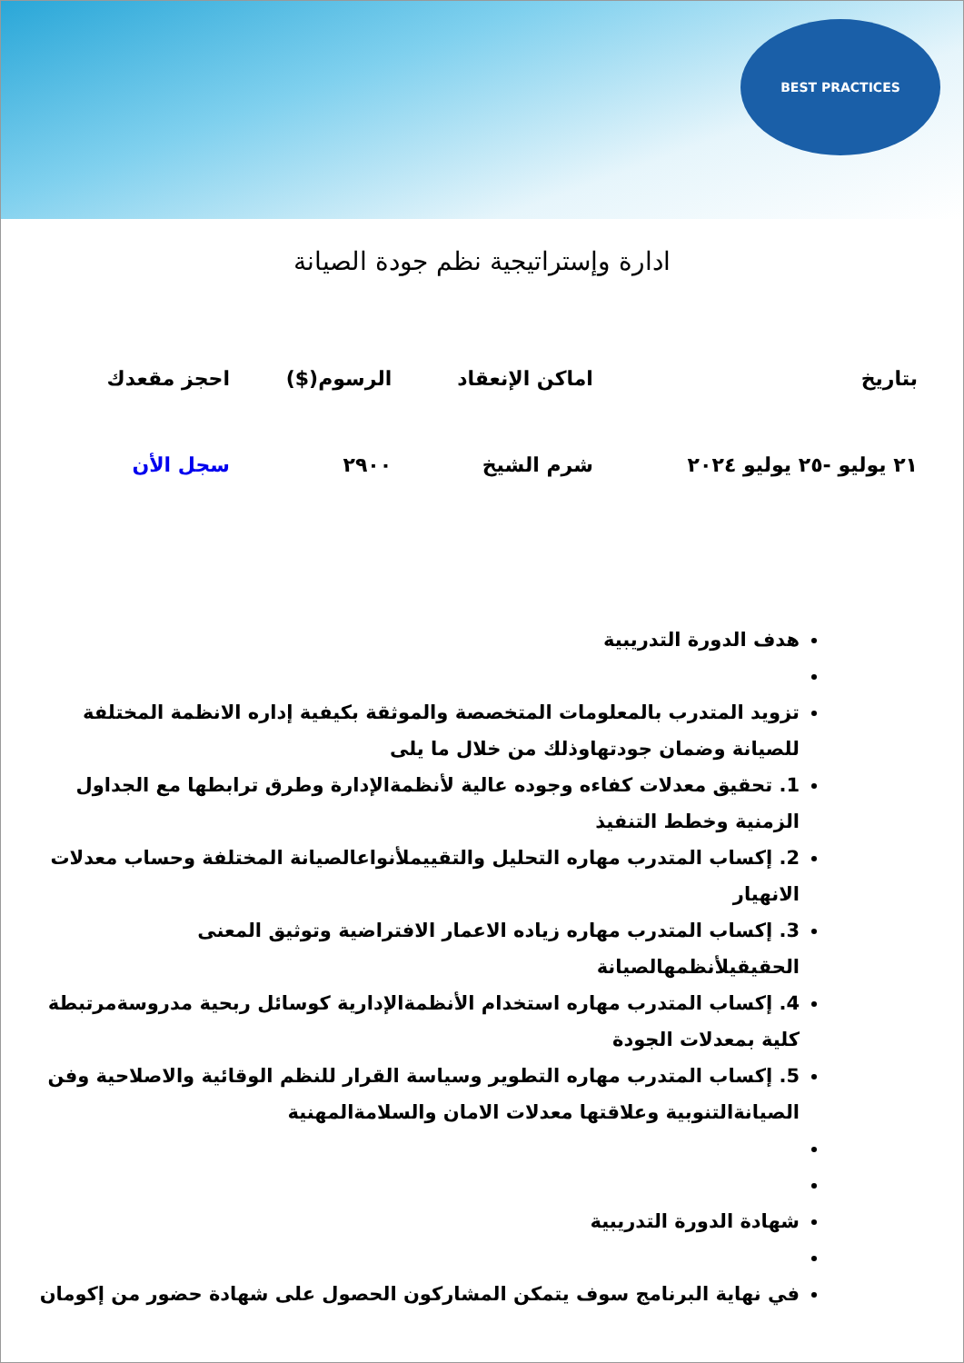BEST PRACTICES
ادارة وإستراتيجية نظم جودة الصيانة
| بتاريخ | اماكن الإنعقاد | الرسوم($) | احجز مقعدك |
| --- | --- | --- | --- |
| ٢١ يوليو -٢٥ يوليو ٢٠٢٤ | شرم الشيخ | ٢٩٠٠ | سجل الأن |
هدف الدورة التدريبية
تزويد المتدرب بالمعلومات المتخصصة والموثقة بكيفية إداره الانظمة المختلفة للصيانة وضمان جودتهاوذلك من خلال ما يلى
1. تحقيق معدلات كفاءه وجوده عالية لأنظمةالإدارة وطرق ترابطها مع الجداول الزمنية وخطط التنفيذ
2. إكساب المتدرب مهاره التحليل والتقييملأنواعالصيانة المختلفة وحساب معدلات الانهيار
3. إكساب المتدرب مهاره زياده الاعمار الافتراضية وتوثيق المعنى الحقيقيلأنظمهالصيانة
4. إكساب المتدرب مهاره استخدام الأنظمةالإدارية كوسائل ربحية مدروسةمرتبطة كلية بمعدلات الجودة
5. إكساب المتدرب مهاره التطوير وسياسة القرار للنظم الوقائية والاصلاحية وفن الصيانةالتنوبية وعلاقتها معدلات الامان والسلامةالمهنية
شهادة الدورة التدريبية
في نهاية البرنامج سوف يتمكن المشاركون الحصول على شهادة حضور من إكومان